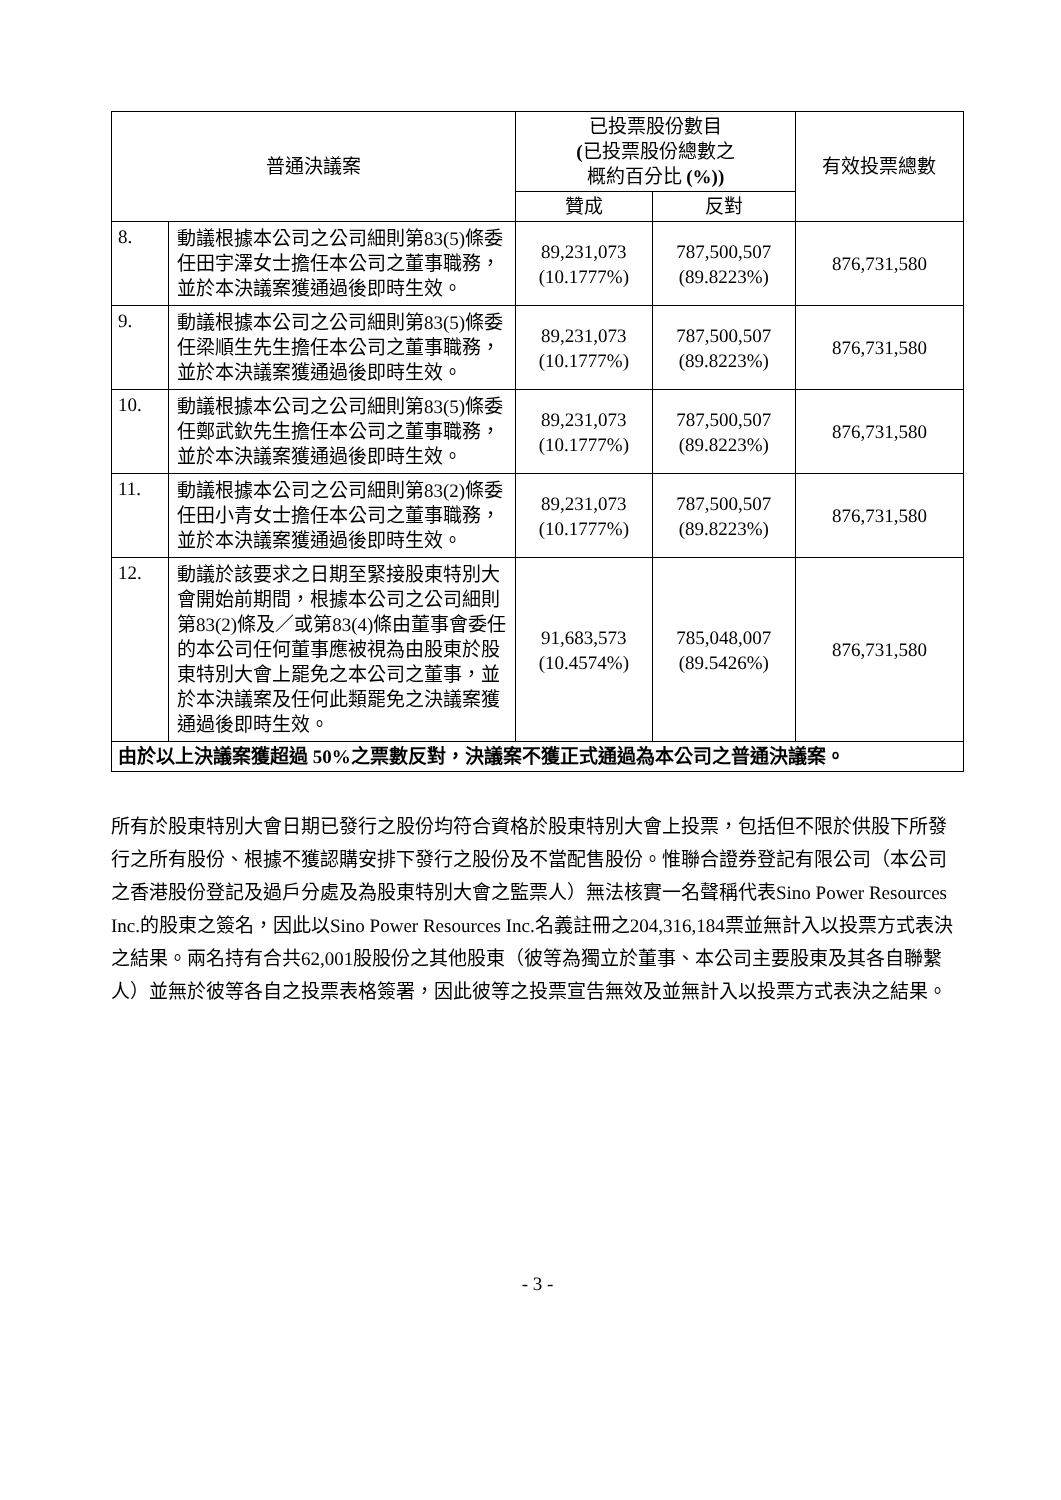| 普通決議案 | | 已投票股份數目 ( 已投票股份總數之 概約百分比 (%)) | | 有效投票總數 |
| --- | --- | --- | --- | --- |
| | | 贊成 | 反對 | |
| 8. | 動議根據本公司之公司細則第83(5)條委任田宇澤女士擔任本公司之董事職務，並於本決議案獲通過後即時生效。 | 89,231,073 (10.1777%) | 787,500,507 (89.8223%) | 876,731,580 |
| 9. | 動議根據本公司之公司細則第83(5)條委任梁順生先生擔任本公司之董事職務，並於本決議案獲通過後即時生效。 | 89,231,073 (10.1777%) | 787,500,507 (89.8223%) | 876,731,580 |
| 10. | 動議根據本公司之公司細則第83(5)條委任鄭武欽先生擔任本公司之董事職務，並於本決議案獲通過後即時生效。 | 89,231,073 (10.1777%) | 787,500,507 (89.8223%) | 876,731,580 |
| 11. | 動議根據本公司之公司細則第83(2)條委任田小青女士擔任本公司之董事職務，並於本決議案獲通過後即時生效。 | 89,231,073 (10.1777%) | 787,500,507 (89.8223%) | 876,731,580 |
| 12. | 動議於該要求之日期至緊接股東特別大會開始前期間，根據本公司之公司細則第83(2)條及／或第83(4)條由董事會委任的本公司任何董事應被視為由股東於股東特別大會上罷免之本公司之董事，並於本決議案及任何此類罷免之決議案獲通過後即時生效。 | 91,683,573 (10.4574%) | 785,048,007 (89.5426%) | 876,731,580 |
| 由於以上決議案獲超過 50%之票數反對，決議案不獲正式通過為本公司之普通決議案。 | | | | |
所有於股東特別大會日期已發行之股份均符合資格於股東特別大會上投票，包括但不限於供股下所發行之所有股份、根據不獲認購安排下發行之股份及不當配售股份。惟聯合證券登記有限公司（本公司之香港股份登記及過戶分處及為股東特別大會之監票人）無法核實一名聲稱代表Sino Power Resources Inc.的股東之簽名，因此以Sino Power Resources Inc.名義註冊之204,316,184票並無計入以投票方式表決之結果。兩名持有合共62,001股股份之其他股東（彼等為獨立於董事、本公司主要股東及其各自聯繫人）並無於彼等各自之投票表格簽署，因此彼等之投票宣告無效及並無計入以投票方式表決之結果。
- 3 -